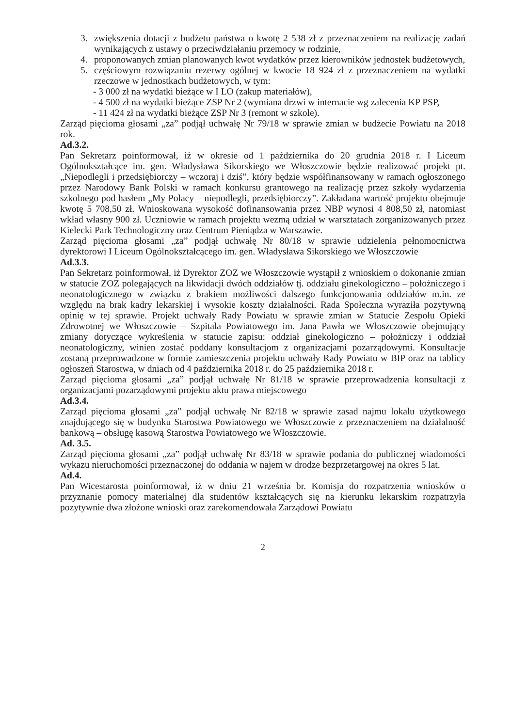3. zwiększenia dotacji z budżetu państwa o kwotę 2 538 zł z przeznaczeniem na realizację zadań wynikających z ustawy o przeciwdziałaniu przemocy w rodzinie,
4. proponowanych zmian planowanych kwot wydatków przez kierowników jednostek budżetowych,
5. częściowym rozwiązaniu rezerwy ogólnej w kwocie 18 924 zł z przeznaczeniem na wydatki rzeczowe w jednostkach budżetowych, w tym:
- 3 000 zł na wydatki bieżące w I LO (zakup materiałów),
- 4 500 zł na wydatki bieżące ZSP Nr 2 (wymiana drzwi w internacie wg zalecenia KP PSP,
- 11 424 zł na wydatki bieżące ZSP Nr 3 (remont w szkole).
Zarząd pięcioma głosami „za” podjął uchwałę Nr 79/18 w sprawie zmian w budżecie Powiatu na 2018 rok.
Ad.3.2.
Pan Sekretarz poinformował, iż w okresie od 1 października do 20 grudnia 2018 r. I Liceum Ogólnokształcące im. gen. Władysława Sikorskiego we Włoszczowie będzie realizować projekt pt. „Niepodlegli i przedsiębiorczy – wczoraj i dziś”, który będzie współfinansowany w ramach ogłoszonego przez Narodowy Bank Polski w ramach konkursu grantowego na realizację przez szkoły wydarzenia szkolnego pod hasłem „My Polacy – niepodlegli, przedsiębiorczy”. Zakładana wartość projektu obejmuje kwotę 5 708,50 zł. Wnioskowana wysokość dofinansowania przez NBP wynosi 4 808,50 zł, natomiast wkład własny 900 zł. Uczniowie w ramach projektu wezmą udział w warsztatach zorganizowanych przez Kielecki Park Technologiczny oraz Centrum Pieniądza w Warszawie.
Zarząd pięcioma głosami „za” podjął uchwałę Nr 80/18 w sprawie udzielenia pełnomocnictwa dyrektorowi I Liceum Ogólnokształcącego im. gen. Władysława Sikorskiego we Włoszczowie
Ad.3.3.
Pan Sekretarz poinformował, iż Dyrektor ZOZ we Włoszczowie wystąpił z wnioskiem o dokonanie zmian w statucie ZOZ polegających na likwidacji dwóch oddziałów tj. oddziału ginekologiczno – położniczego i neonatologicznego w związku z brakiem możliwości dalszego funkcjonowania oddziałów m.in. ze względu na brak kadry lekarskiej i wysokie koszty działalności. Rada Społeczna wyraziła pozytywną opinię w tej sprawie. Projekt uchwały Rady Powiatu w sprawie zmian w Statucie Zespołu Opieki Zdrowotnej we Włoszczowie – Szpitala Powiatowego im. Jana Pawła we Włoszczowie obejmujący zmiany dotyczące wykreślenia w statucie zapisu: oddział ginekologiczno – położniczy i oddział neonatologiczny, winien zostać poddany konsultacjom z organizacjami pozarządowymi. Konsultacje zostaną przeprowadzone w formie zamieszczenia projektu uchwały Rady Powiatu w BIP oraz na tablicy ogłoszeń Starostwa, w dniach od 4 października 2018 r. do 25 października 2018 r.
Zarząd pięcioma głosami „za” podjął uchwałę Nr 81/18 w sprawie przeprowadzenia konsultacji z organizacjami pozarządowymi projektu aktu prawa miejscowego
Ad.3.4.
Zarząd pięcioma głosami „za” podjął uchwałę Nr 82/18 w sprawie zasad najmu lokalu użytkowego znajdującego się w budynku Starostwa Powiatowego we Włoszczowie z przeznaczeniem na działalność bankową – obsługę kasową Starostwa Powiatowego we Włoszczowie.
Ad. 3.5.
Zarząd pięcioma głosami „za” podjął uchwałę Nr 83/18 w sprawie podania do publicznej wiadomości wykazu nieruchomości przeznaczonej do oddania w najem w drodze bezprzetargowej na okres 5 lat.
Ad.4.
Pan Wicestarosta poinformował, iż w dniu 21 września br. Komisja do rozpatrzenia wniosków o przyznanie pomocy materialnej dla studentów kształcących się na kierunku lekarskim rozpatrzyła pozytywnie dwa złożone wnioski oraz zarekomendowała Zarządowi Powiatu
2